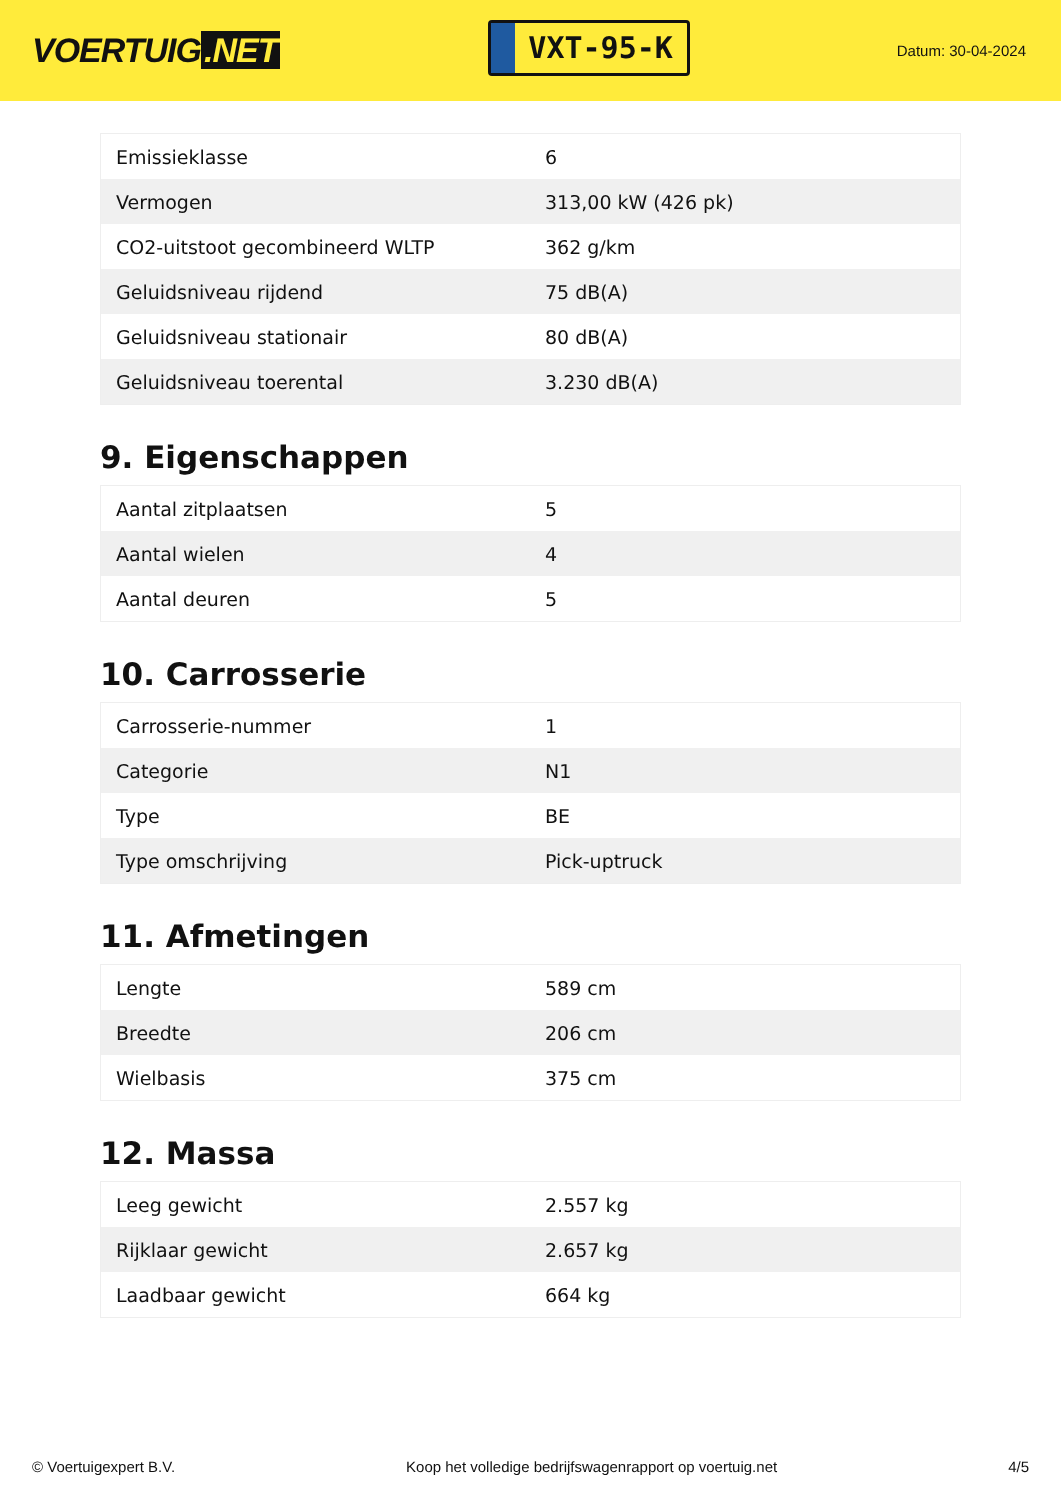VOERTUIG.NET
VXT-95-K
Datum: 30-04-2024
| Emissieklasse | 6 |
| Vermogen | 313,00 kW (426 pk) |
| CO2-uitstoot gecombineerd WLTP | 362 g/km |
| Geluidsniveau rijdend | 75 dB(A) |
| Geluidsniveau stationair | 80 dB(A) |
| Geluidsniveau toerental | 3.230 dB(A) |
9. Eigenschappen
| Aantal zitplaatsen | 5 |
| Aantal wielen | 4 |
| Aantal deuren | 5 |
10. Carrosserie
| Carrosserie-nummer | 1 |
| Categorie | N1 |
| Type | BE |
| Type omschrijving | Pick-uptruck |
11. Afmetingen
| Lengte | 589 cm |
| Breedte | 206 cm |
| Wielbasis | 375 cm |
12. Massa
| Leeg gewicht | 2.557 kg |
| Rijklaar gewicht | 2.657 kg |
| Laadbaar gewicht | 664 kg |
© Voertuigexpert B.V. Koop het volledige bedrijfswagenrapport op voertuig.net 4/5